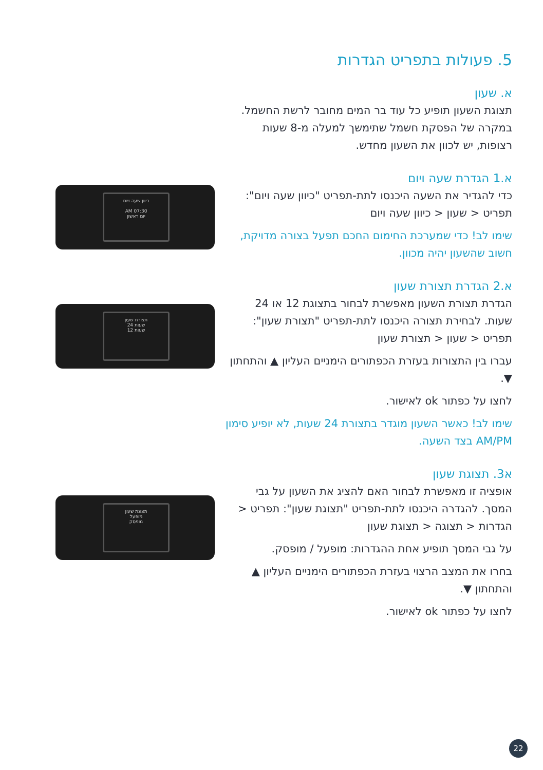5. פעולות בתפריט הגדרות
א. שעון
תצוגת השעון תופיע כל עוד בר המים מחובר לרשת החשמל. במקרה של הפסקת חשמל שתימשך למעלה מ-8 שעות רצופות, יש לכוון את השעון מחדש.
א.1 הגדרת שעה ויום
כדי להגדיר את השעה היכנסו לתת-תפריט "כיוון שעה ויום": תפריט < שעון < כיוון שעה ויום
שימו לב! כדי שמערכת החימום החכם תפעל בצורה מדויקת, חשוב שהשעון יהיה מכוון.
א.2 הגדרת תצורת שעון
הגדרת תצורת השעון מאפשרת לבחור בתצוגת 12 או 24 שעות. לבחירת תצורה היכנסו לתת-תפריט "תצורת שעון": תפריט < שעון < תצורת שעון
עברו בין התצורות בעזרת הכפתורים הימניים העליון ▲ והתחתון ▼.
לחצו על כפתור ok לאישור.
שימו לב! כאשר השעון מוגדר בתצורת 24 שעות, לא יופיע סימון AM/PM בצד השעה.
א3. תצוגת שעון
אופציה זו מאפשרת לבחור האם להציג את השעון על גבי המסך. להגדרה היכנסו לתת-תפריט "תצוגת שעון": תפריט < הגדרות < תצוגה < תצוגת שעון
על גבי המסך תופיע אחת ההגדרות: מופעל / מופסק.
בחרו את המצב הרצוי בעזרת הכפתורים הימניים העליון ▲ והתחתון ▼.
לחצו על כפתור ok לאישור.
כיוון שעה ויום
07:30 AM
יום ראשון
תצורת שעון
שעות 24
שעות 12
תצוגת שעון
מופעל
מופסק
22